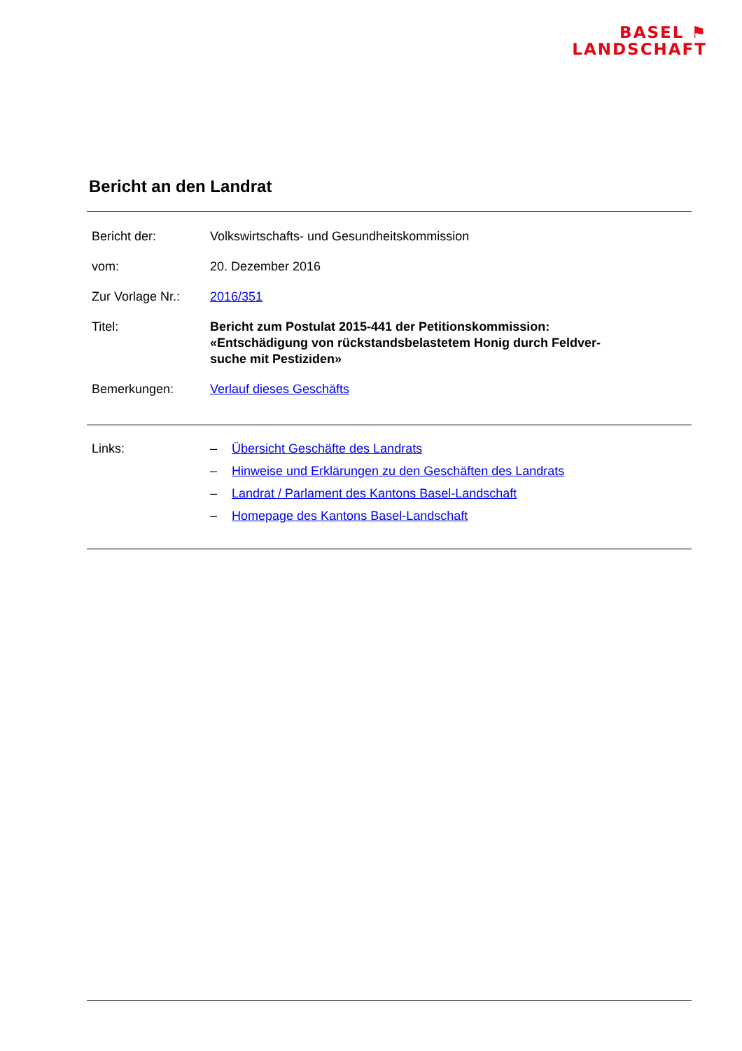BASEL ⚑
LANDSCHAFT
Bericht an den Landrat
Bericht der: Volkswirtschafts- und Gesundheitskommission
vom: 20. Dezember 2016
Zur Vorlage Nr.:
2016/351
Titel: Bericht zum Postulat 2015-441 der Petitionskommission:
«Entschädigung von rückstandsbelastetem Honig durch Feldver-
suche mit Pestiziden»
Bemerkungen: Verlauf dieses Geschäfts
Links:
– Übersicht Geschäfte des Landrats
– Hinweise und Erklärungen zu den Geschäften des Landrats
– Landrat / Parlament des Kantons Basel-Landschaft
– Homepage des Kantons Basel-Landschaft